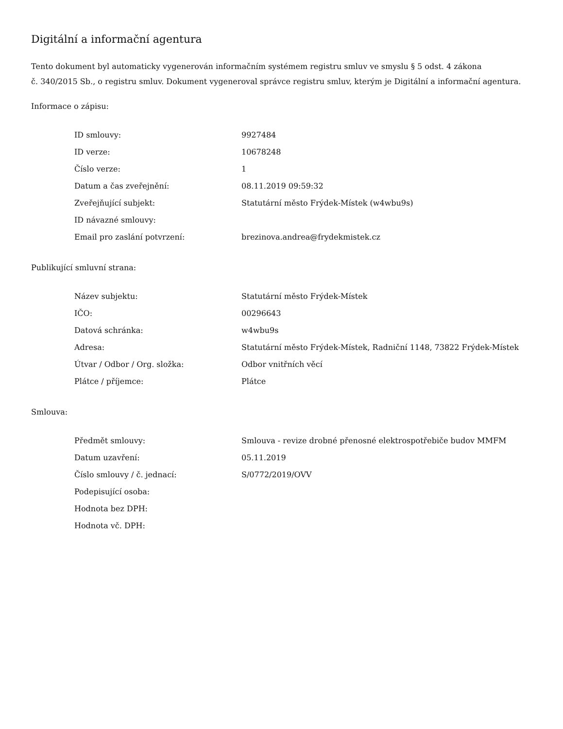Digitální a informační agentura
Tento dokument byl automaticky vygenerován informačním systémem registru smluv ve smyslu § 5 odst. 4 zákona
č. 340/2015 Sb., o registru smluv. Dokument vygeneroval správce registru smluv, kterým je Digitální a informační agentura.
Informace o zápisu:
| ID smlouvy: | 9927484 |
| ID verze: | 10678248 |
| Číslo verze: | 1 |
| Datum a čas zveřejnění: | 08.11.2019 09:59:32 |
| Zveřejňující subjekt: | Statutární město Frýdek-Místek (w4wbu9s) |
| ID návazné smlouvy: | |
| Email pro zaslání potvrzení: | brezinova.andrea@frydekmistek.cz |
Publikující smluvní strana:
| Název subjektu: | Statutární město Frýdek-Místek |
| IČO: | 00296643 |
| Datová schránka: | w4wbu9s |
| Adresa: | Statutární město Frýdek-Místek, Radniční 1148, 73822 Frýdek-Místek |
| Útvar / Odbor / Org. složka: | Odbor vnitřních věcí |
| Plátce / příjemce: | Plátce |
Smlouva:
| Předmět smlouvy: | Smlouva - revize drobné přenosné elektrospotřebiče budov MMFM |
| Datum uzavření: | 05.11.2019 |
| Číslo smlouvy / č. jednací: | S/0772/2019/OVV |
| Podepisující osoba: | |
| Hodnota bez DPH: | |
| Hodnota vč. DPH: | |